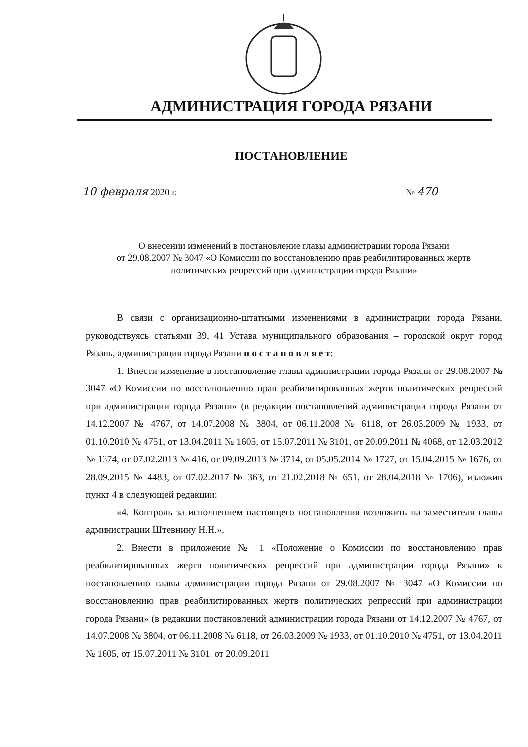АДМИНИСТРАЦИЯ ГОРОДА РЯЗАНИ
ПОСТАНОВЛЕНИЕ
10 февраля 2020 г. № 470
О внесении изменений в постановление главы администрации города Рязани
от 29.08.2007 № 3047 «О Комиссии по восстановлению прав реабилитированных жертв
политических репрессий при администрации города Рязани»
В связи с организационно-штатными изменениями в администрации города Рязани, руководствуясь статьями 39, 41 Устава муниципального образования – городской округ город Рязань, администрация города Рязани п о с т а н о в л я е т:
1. Внести изменение в постановление главы администрации города Рязани от 29.08.2007 № 3047 «О Комиссии по восстановлению прав реабилитированных жертв политических репрессий при администрации города Рязани» (в редакции постановлений администрации города Рязани от 14.12.2007 № 4767, от 14.07.2008 № 3804, от 06.11.2008 № 6118, от 26.03.2009 № 1933, от 01.10.2010 № 4751, от 13.04.2011 № 1605, от 15.07.2011 № 3101, от 20.09.2011 № 4068, от 12.03.2012 № 1374, от 07.02.2013 № 416, от 09.09.2013 № 3714, от 05.05.2014 № 1727, от 15.04.2015 № 1676, от 28.09.2015 № 4483, от 07.02.2017 № 363, от 21.02.2018 № 651, от 28.04.2018 № 1706), изложив пункт 4 в следующей редакции:
«4. Контроль за исполнением настоящего постановления возложить на заместителя главы администрации Штевнину Н.Н.».
2. Внести в приложение № 1 «Положение о Комиссии по восстановлению прав реабилитированных жертв политических репрессий при администрации города Рязани» к постановлению главы администрации города Рязани от 29.08.2007 № 3047 «О Комиссии по восстановлению прав реабилитированных жертв политических репрессий при администрации города Рязани» (в редакции постановлений администрации города Рязани от 14.12.2007 № 4767, от 14.07.2008 № 3804, от 06.11.2008 № 6118, от 26.03.2009 № 1933, от 01.10.2010 № 4751, от 13.04.2011 № 1605, от 15.07.2011 № 3101, от 20.09.2011